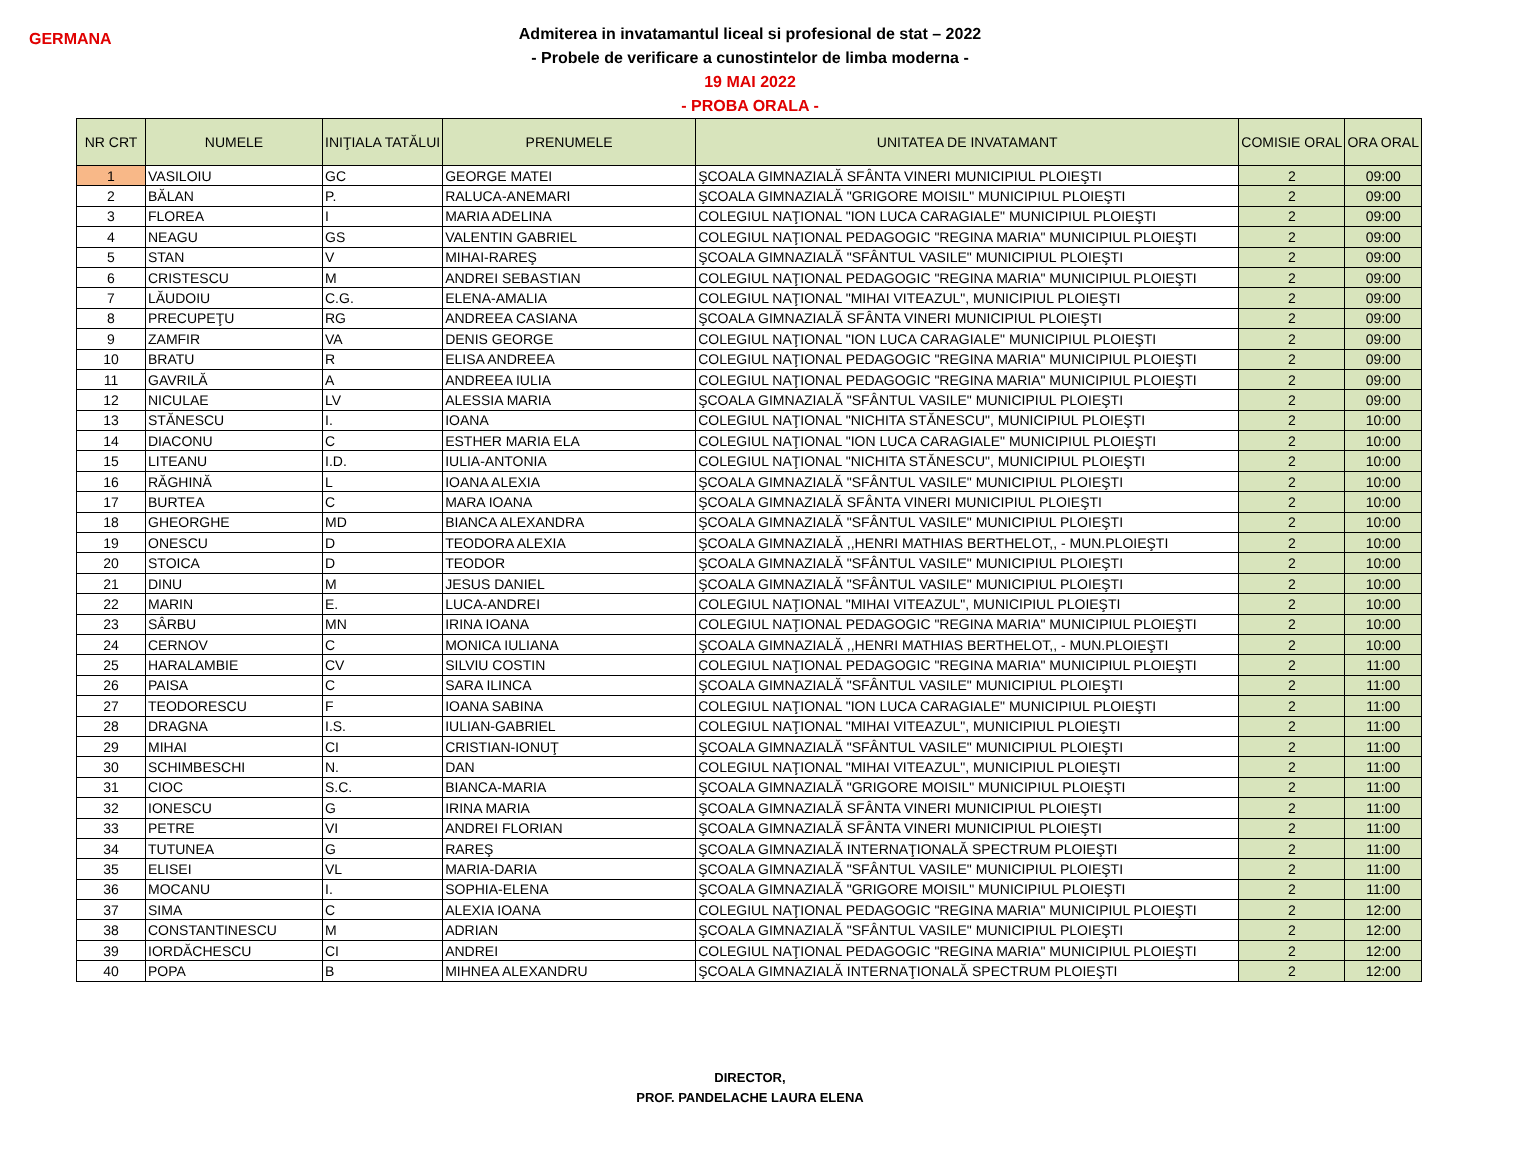GERMANA
Admiterea in invatamantul liceal si profesional de stat – 2022
- Probele de verificare a cunostintelor de limba moderna -
19 MAI 2022
- PROBA ORALA -
| NR CRT | NUMELE | INIŢIALA TATĂLUI | PRENUMELE | UNITATEA DE INVATAMANT | COMISIE ORAL | ORA ORAL |
| --- | --- | --- | --- | --- | --- | --- |
| 1 | VASILOIU | GC | GEORGE MATEI | ŞCOALA GIMNAZIALĂ SFÂNTA VINERI MUNICIPIUL PLOIEŞTI | 2 | 09:00 |
| 2 | BĂLAN | P. | RALUCA-ANEMARI | ŞCOALA GIMNAZIALĂ "GRIGORE MOISIL" MUNICIPIUL PLOIEŞTI | 2 | 09:00 |
| 3 | FLOREA | I | MARIA ADELINA | COLEGIUL NAŢIONAL "ION LUCA CARAGIALE" MUNICIPIUL PLOIEŞTI | 2 | 09:00 |
| 4 | NEAGU | GS | VALENTIN GABRIEL | COLEGIUL NAŢIONAL PEDAGOGIC "REGINA MARIA" MUNICIPIUL PLOIEŞTI | 2 | 09:00 |
| 5 | STAN | V | MIHAI-RAREŞ | ŞCOALA GIMNAZIALĂ "SFÂNTUL VASILE" MUNICIPIUL PLOIEŞTI | 2 | 09:00 |
| 6 | CRISTESCU | M | ANDREI SEBASTIAN | COLEGIUL NAŢIONAL PEDAGOGIC "REGINA MARIA" MUNICIPIUL PLOIEŞTI | 2 | 09:00 |
| 7 | LĂUDOIU | C.G. | ELENA-AMALIA | COLEGIUL NAŢIONAL "MIHAI VITEAZUL", MUNICIPIUL PLOIEŞTI | 2 | 09:00 |
| 8 | PRECUPEŢU | RG | ANDREEA CASIANA | ŞCOALA GIMNAZIALĂ SFÂNTA VINERI MUNICIPIUL PLOIEŞTI | 2 | 09:00 |
| 9 | ZAMFIR | VA | DENIS GEORGE | COLEGIUL NAŢIONAL "ION LUCA CARAGIALE" MUNICIPIUL PLOIEŞTI | 2 | 09:00 |
| 10 | BRATU | R | ELISA ANDREEA | COLEGIUL NAŢIONAL PEDAGOGIC "REGINA MARIA" MUNICIPIUL PLOIEŞTI | 2 | 09:00 |
| 11 | GAVRILĂ | A | ANDREEA IULIA | COLEGIUL NAŢIONAL PEDAGOGIC "REGINA MARIA" MUNICIPIUL PLOIEŞTI | 2 | 09:00 |
| 12 | NICULAE | LV | ALESSIA MARIA | ŞCOALA GIMNAZIALĂ "SFÂNTUL VASILE" MUNICIPIUL PLOIEŞTI | 2 | 09:00 |
| 13 | STĂNESCU | I. | IOANA | COLEGIUL NAŢIONAL "NICHITA STĂNESCU", MUNICIPIUL PLOIEŞTI | 2 | 10:00 |
| 14 | DIACONU | C | ESTHER MARIA ELA | COLEGIUL NAŢIONAL "ION LUCA CARAGIALE" MUNICIPIUL PLOIEŞTI | 2 | 10:00 |
| 15 | LITEANU | I.D. | IULIA-ANTONIA | COLEGIUL NAŢIONAL "NICHITA STĂNESCU", MUNICIPIUL PLOIEŞTI | 2 | 10:00 |
| 16 | RĂGHINĂ | L | IOANA ALEXIA | ŞCOALA GIMNAZIALĂ "SFÂNTUL VASILE" MUNICIPIUL PLOIEŞTI | 2 | 10:00 |
| 17 | BURTEA | C | MARA IOANA | ŞCOALA GIMNAZIALĂ SFÂNTA VINERI MUNICIPIUL PLOIEŞTI | 2 | 10:00 |
| 18 | GHEORGHE | MD | BIANCA ALEXANDRA | ŞCOALA GIMNAZIALĂ "SFÂNTUL VASILE" MUNICIPIUL PLOIEŞTI | 2 | 10:00 |
| 19 | ONESCU | D | TEODORA ALEXIA | ŞCOALA GIMNAZIALĂ ,,HENRI MATHIAS BERTHELOT,, - MUN.PLOIEŞTI | 2 | 10:00 |
| 20 | STOICA | D | TEODOR | ŞCOALA GIMNAZIALĂ "SFÂNTUL VASILE" MUNICIPIUL PLOIEŞTI | 2 | 10:00 |
| 21 | DINU | M | JESUS DANIEL | ŞCOALA GIMNAZIALĂ "SFÂNTUL VASILE" MUNICIPIUL PLOIEŞTI | 2 | 10:00 |
| 22 | MARIN | E. | LUCA-ANDREI | COLEGIUL NAŢIONAL "MIHAI VITEAZUL", MUNICIPIUL PLOIEŞTI | 2 | 10:00 |
| 23 | SÂRBU | MN | IRINA IOANA | COLEGIUL NAŢIONAL PEDAGOGIC "REGINA MARIA" MUNICIPIUL PLOIEŞTI | 2 | 10:00 |
| 24 | CERNOV | C | MONICA IULIANA | ŞCOALA GIMNAZIALĂ ,,HENRI MATHIAS BERTHELOT,, - MUN.PLOIEŞTI | 2 | 10:00 |
| 25 | HARALAMBIE | CV | SILVIU COSTIN | COLEGIUL NAŢIONAL PEDAGOGIC "REGINA MARIA" MUNICIPIUL PLOIEŞTI | 2 | 11:00 |
| 26 | PAISA | C | SARA ILINCA | ŞCOALA GIMNAZIALĂ "SFÂNTUL VASILE" MUNICIPIUL PLOIEŞTI | 2 | 11:00 |
| 27 | TEODORESCU | F | IOANA SABINA | COLEGIUL NAŢIONAL "ION LUCA CARAGIALE" MUNICIPIUL PLOIEŞTI | 2 | 11:00 |
| 28 | DRAGNA | I.S. | IULIAN-GABRIEL | COLEGIUL NAŢIONAL "MIHAI VITEAZUL", MUNICIPIUL PLOIEŞTI | 2 | 11:00 |
| 29 | MIHAI | CI | CRISTIAN-IONUŢ | ŞCOALA GIMNAZIALĂ "SFÂNTUL VASILE" MUNICIPIUL PLOIEŞTI | 2 | 11:00 |
| 30 | SCHIMBESCHI | N. | DAN | COLEGIUL NAŢIONAL "MIHAI VITEAZUL", MUNICIPIUL PLOIEŞTI | 2 | 11:00 |
| 31 | CIOC | S.C. | BIANCA-MARIA | ŞCOALA GIMNAZIALĂ "GRIGORE MOISIL" MUNICIPIUL PLOIEŞTI | 2 | 11:00 |
| 32 | IONESCU | G | IRINA MARIA | ŞCOALA GIMNAZIALĂ SFÂNTA VINERI MUNICIPIUL PLOIEŞTI | 2 | 11:00 |
| 33 | PETRE | VI | ANDREI FLORIAN | ŞCOALA GIMNAZIALĂ SFÂNTA VINERI MUNICIPIUL PLOIEŞTI | 2 | 11:00 |
| 34 | TUTUNEA | G | RAREŞ | ŞCOALA GIMNAZIALĂ INTERNAŢIONALĂ SPECTRUM PLOIEŞTI | 2 | 11:00 |
| 35 | ELISEI | VL | MARIA-DARIA | ŞCOALA GIMNAZIALĂ "SFÂNTUL VASILE" MUNICIPIUL PLOIEŞTI | 2 | 11:00 |
| 36 | MOCANU | I. | SOPHIA-ELENA | ŞCOALA GIMNAZIALĂ "GRIGORE MOISIL" MUNICIPIUL PLOIEŞTI | 2 | 11:00 |
| 37 | SIMA | C | ALEXIA IOANA | COLEGIUL NAŢIONAL PEDAGOGIC "REGINA MARIA" MUNICIPIUL PLOIEŞTI | 2 | 12:00 |
| 38 | CONSTANTINESCU | M | ADRIAN | ŞCOALA GIMNAZIALĂ "SFÂNTUL VASILE" MUNICIPIUL PLOIEŞTI | 2 | 12:00 |
| 39 | IORDĂCHESCU | CI | ANDREI | COLEGIUL NAŢIONAL PEDAGOGIC "REGINA MARIA" MUNICIPIUL PLOIEŞTI | 2 | 12:00 |
| 40 | POPA | B | MIHNEA ALEXANDRU | ŞCOALA GIMNAZIALĂ INTERNAŢIONALĂ SPECTRUM PLOIEŞTI | 2 | 12:00 |
DIRECTOR,
PROF. PANDELACHE LAURA ELENA